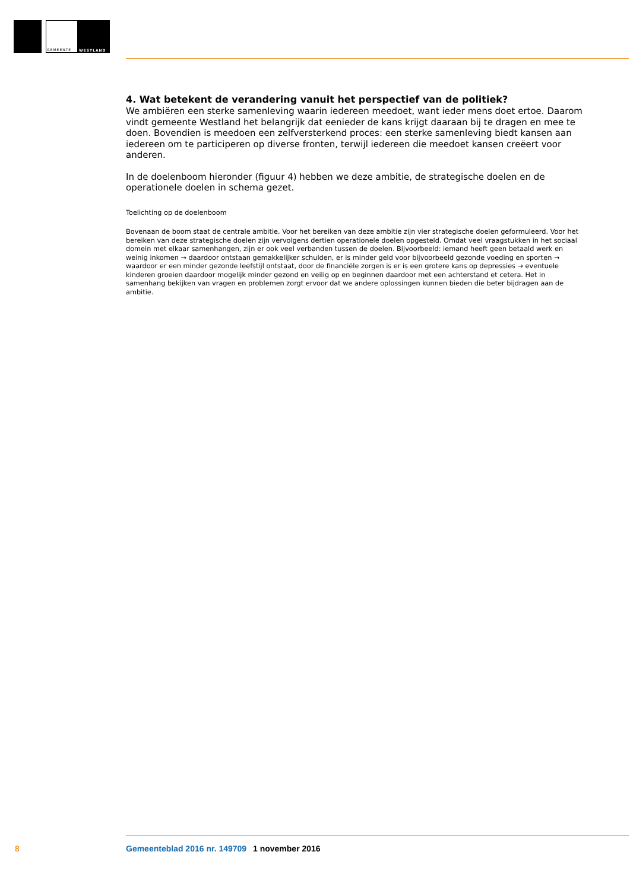GEMEENTE
WESTLAND
4. Wat betekent de verandering vanuit het perspectief van de politiek?
We ambiëren een sterke samenleving waarin iedereen meedoet, want ieder mens doet ertoe. Daarom vindt gemeente Westland het belangrijk dat eenieder de kans krijgt daaraan bij te dragen en mee te doen. Bovendien is meedoen een zelfversterkend proces: een sterke samenleving biedt kansen aan iedereen om te participeren op diverse fronten, terwijl iedereen die meedoet kansen creëert voor anderen.
In de doelenboom hieronder (figuur 4) hebben we deze ambitie, de strategische doelen en de operationele doelen in schema gezet.
Toelichting op de doelenboom
Bovenaan de boom staat de centrale ambitie. Voor het bereiken van deze ambitie zijn vier strategische doelen geformuleerd. Voor het bereiken van deze strategische doelen zijn vervolgens dertien operationele doelen opgesteld. Omdat veel vraagstukken in het sociaal domein met elkaar samenhangen, zijn er ook veel verbanden tussen de doelen. Bijvoorbeeld: iemand heeft geen betaald werk en weinig inkomen → daardoor ontstaan gemakkelijker schulden, er is minder geld voor bijvoorbeeld gezonde voeding en sporten → waardoor er een minder gezonde leefstijl ontstaat, door de financiële zorgen is er is een grotere kans op depressies → eventuele kinderen groeien daardoor mogelijk minder gezond en veilig op en beginnen daardoor met een achterstand et cetera. Het in samenhang bekijken van vragen en problemen zorgt ervoor dat we andere oplossingen kunnen bieden die beter bijdragen aan de ambitie.
8 Gemeenteblad 2016 nr. 149709 1 november 2016